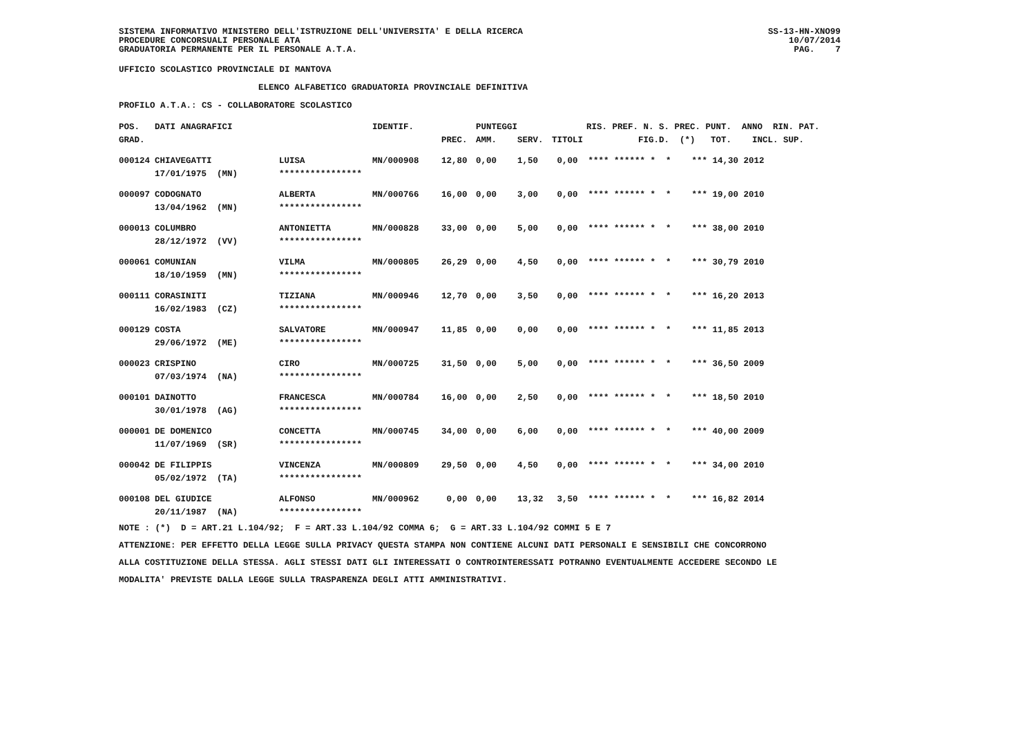SISTEMA INFORMATIVO MINISTERO DELL'ISTRUZIONE DELL'UNIVERSITA' E DELLA RICERCA PROCEDURE CONCORSUALI PERSONALE ATA GRADUATORIA PERMANENTE PER IL PERSONALE A.T.A.
SS-13-HN-XNO99 10/07/2014 PAG. 7
UFFICIO SCOLASTICO PROVINCIALE DI MANTOVA
ELENCO ALFABETICO GRADUATORIA PROVINCIALE DEFINITIVA
PROFILO A.T.A.: CS - COLLABORATORE SCOLASTICO
| POS. | DATI ANAGRAFICI | | IDENTIF. | | PUNTEGGI | | | RIS. PREF. N. S. PREC. PUNT. ANNO RIN. PAT. |
| --- | --- | --- | --- | --- | --- | --- | --- | --- |
| GRAD. | | | | PREC. | AMM. | SERV. | TITOLI | FIG.D. (*) TOT. INCL. SUP. |
| 000124 | CHIAVEGATTI | LUISA | MN/000908 | 12,80 | 0,00 | 1,50 | 0,00 **** ****** * * *** 14,30 2012 | |
| | 17/01/1975 (MN) | **************** | | | | | | |
| 000097 | CODOGNATO | ALBERTA | MN/000766 | 16,00 | 0,00 | 3,00 | 0,00 **** ****** * * *** 19,00 2010 | |
| | 13/04/1962 (MN) | **************** | | | | | | |
| 000013 | COLUMBRO | ANTONIETTA | MN/000828 | 33,00 | 0,00 | 5,00 | 0,00 **** ****** * * *** 38,00 2010 | |
| | 28/12/1972 (VV) | **************** | | | | | | |
| 000061 | COMUNIAN | VILMA | MN/000805 | 26,29 | 0,00 | 4,50 | 0,00 **** ****** * * *** 30,79 2010 | |
| | 18/10/1959 (MN) | **************** | | | | | | |
| 000111 | CORASINITI | TIZIANA | MN/000946 | 12,70 | 0,00 | 3,50 | 0,00 **** ****** * * *** 16,20 2013 | |
| | 16/02/1983 (CZ) | **************** | | | | | | |
| 000129 | COSTA | SALVATORE | MN/000947 | 11,85 | 0,00 | 0,00 | 0,00 **** ****** * * *** 11,85 2013 | |
| | 29/06/1972 (ME) | **************** | | | | | | |
| 000023 | CRISPINO | CIRO | MN/000725 | 31,50 | 0,00 | 5,00 | 0,00 **** ****** * * *** 36,50 2009 | |
| | 07/03/1974 (NA) | **************** | | | | | | |
| 000101 | DAINOTTO | FRANCESCA | MN/000784 | 16,00 | 0,00 | 2,50 | 0,00 **** ****** * * *** 18,50 2010 | |
| | 30/01/1978 (AG) | **************** | | | | | | |
| 000001 | DE DOMENICO | CONCETTA | MN/000745 | 34,00 | 0,00 | 6,00 | 0,00 **** ****** * * *** 40,00 2009 | |
| | 11/07/1969 (SR) | **************** | | | | | | |
| 000042 | DE FILIPPIS | VINCENZA | MN/000809 | 29,50 | 0,00 | 4,50 | 0,00 **** ****** * * *** 34,00 2010 | |
| | 05/02/1972 (TA) | **************** | | | | | | |
| 000108 | DEL GIUDICE | ALFONSO | MN/000962 | 0,00 | 0,00 | 13,32 | 3,50 **** ****** * * *** 16,82 2014 | |
| | 20/11/1987 (NA) | **************** | | | | | | |
NOTE : (*) D = ART.21 L.104/92; F = ART.33 L.104/92 COMMA 6; G = ART.33 L.104/92 COMMI 5 E 7 ATTENZIONE: PER EFFETTO DELLA LEGGE SULLA PRIVACY QUESTA STAMPA NON CONTIENE ALCUNI DATI PERSONALI E SENSIBILI CHE CONCORRONO ALLA COSTITUZIONE DELLA STESSA. AGLI STESSI DATI GLI INTERESSATI O CONTROINTERESSATI POTRANNO EVENTUALMENTE ACCEDERE SECONDO LE MODALITA' PREVISTE DALLA LEGGE SULLA TRASPARENZA DEGLI ATTI AMMINISTRATIVI.